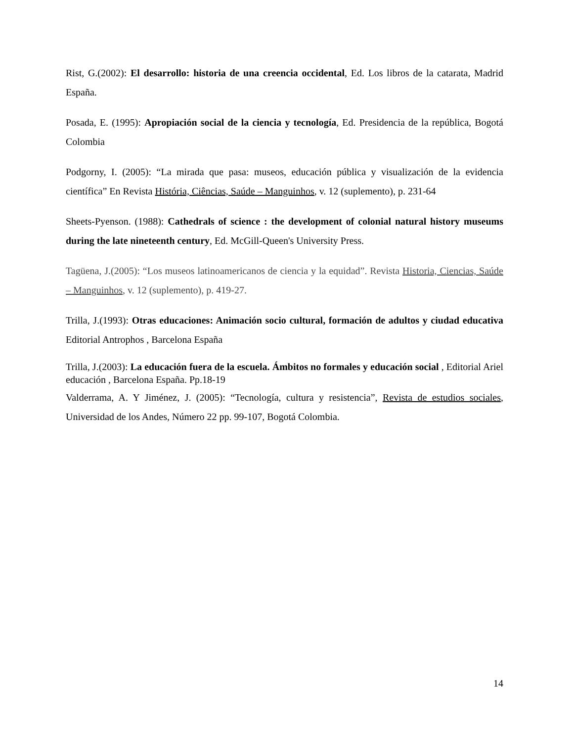Rist, G.(2002): El desarrollo: historia de una creencia occidental, Ed. Los libros de la catarata, Madrid España.
Posada, E. (1995): Apropiación social de la ciencia y tecnología, Ed. Presidencia de la república, Bogotá Colombia
Podgorny, I. (2005): “La mirada que pasa: museos, educación pública y visualización de la evidencia científica” En Revista História, Ciências, Saúde – Manguinhos, v. 12 (suplemento), p. 231-64
Sheets-Pyenson. (1988): Cathedrals of science : the development of colonial natural history museums during the late nineteenth century, Ed. McGill-Queen's University Press.
Tagüena, J.(2005): “Los museos latinoamericanos de ciencia y la equidad”. Revista Historia, Ciencias, Saúde – Manguinhos, v. 12 (suplemento), p. 419-27.
Trilla, J.(1993): Otras educaciones: Animación socio cultural, formación de adultos y ciudad educativa Editorial Antrophos , Barcelona España
Trilla, J.(2003): La educación fuera de la escuela. Ámbitos no formales y educación social , Editorial Ariel educación , Barcelona España. Pp.18-19
Valderrama, A. Y Jiménez, J. (2005): “Tecnología, cultura y resistencia”, Revista de estudios sociales, Universidad de los Andes, Número 22 pp. 99-107, Bogotá Colombia.
14